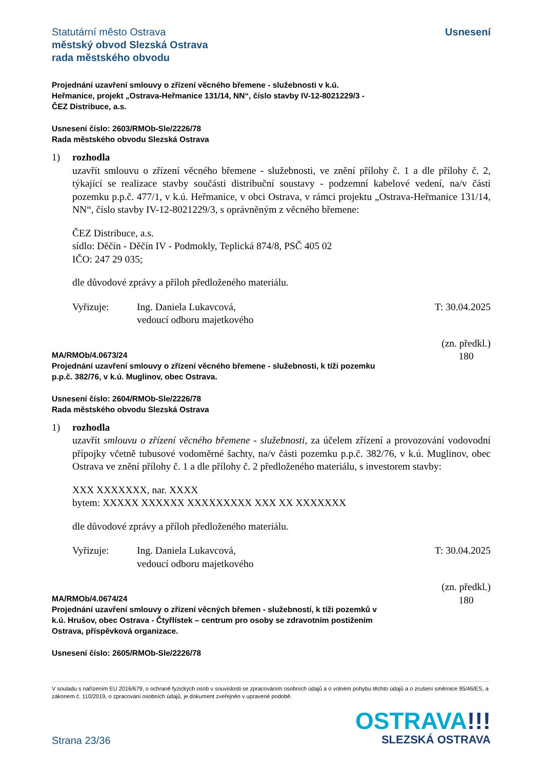Statutární město Ostrava
městský obvod Slezská Ostrava
rada městského obvodu
Usnesení
Projednání uzavření smlouvy o zřízení věcného břemene - služebnosti v k.ú.
Heřmanice, projekt „Ostrava-Heřmanice 131/14, NN“, číslo stavby IV-12-8021229/3 -
ČEZ Distribuce, a.s.
Usnesení číslo: 2603/RMOb-Sle/2226/78
Rada městského obvodu Slezská Ostrava
1) rozhodla
uzavřít smlouvu o zřízení věcného břemene - služebnosti, ve znění přílohy č. 1 a dle přílohy č. 2, týkající se realizace stavby součásti distribuční soustavy - podzemní kabelové vedení, na/v části pozemku p.p.č. 477/1, v k.ú. Heřmanice, v obci Ostrava, v rámci projektu „Ostrava-Heřmanice 131/14, NN“, číslo stavby IV-12-8021229/3, s oprávněným z věcného břemene:
ČEZ Distribuce, a.s.
sídlo: Děčín - Děčín IV - Podmokly, Teplická 874/8, PSČ 405 02
IČO: 247 29 035;
dle důvodové zprávy a příloh předloženého materiálu.
Vyřizuje: Ing. Daniela Lukavcová,
vedoucí odboru majetkového
T: 30.04.2025
MA/RMOb/4.0673/24
Projednání uzavření smlouvy o zřízení věcného břemene - služebnosti, k tíži pozemku
p.p.č. 382/76, v k.ú. Muglinov, obec Ostrava.
(zn. předkl.)
180
Usnesení číslo: 2604/RMOb-Sle/2226/78
Rada městského obvodu Slezská Ostrava
1) rozhodla
uzavřít smlouvu o zřízení věcného břemene - služebnosti, za účelem zřízení a provozování vodovodní přípojky včetně tubusové vodoměrné šachty, na/v části pozemku p.p.č. 382/76, v k.ú. Muglinov, obec Ostrava ve znění přílohy č. 1 a dle přílohy č. 2 předloženého materiálu, s investorem stavby:
XXX XXXXXXX, nar. XXXX
bytem: XXXXX XXXXXX XXXXXXXXX XXX XX XXXXXXX
dle důvodové zprávy a příloh předloženého materiálu.
Vyřizuje: Ing. Daniela Lukavcová,
vedoucí odboru majetkového
T: 30.04.2025
MA/RMOb/4.0674/24
Projednání uzavření smlouvy o zřízení věcných břemen - služebností, k tíži pozemků v
k.ú. Hrušov, obec Ostrava - Čtyřlístek – centrum pro osoby se zdravotním postižením
Ostrava, příspěvková organizace.
(zn. předkl.)
180
Usnesení číslo: 2605/RMOb-Sle/2226/78
V souladu s nařízením EU 2016/679, o ochraně fyzických osob v souvislosti se zpracováním osobních údajů a o volném pohybu těchto údajů a o zrušení směrnice 95/46/ES, a zákonem č. 110/2019, o zpracování osobních údajů, je dokument zveřejněn v upravené podobě.
Strana 23/36
OSTRAVA!!!
SLEZSKÁ OSTRAVA